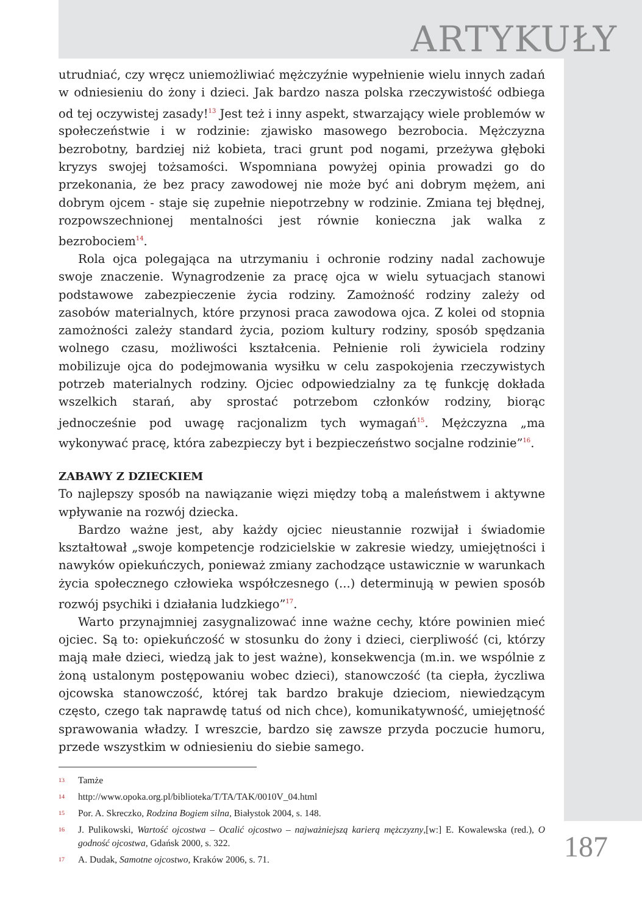ARTYKUŁY
utrudniać, czy wręcz uniemożliwiać mężczyźnie wypełnienie wielu innych zadań w odniesieniu do żony i dzieci. Jak bardzo nasza polska rzeczywistość odbiega od tej oczywistej zasady!<sup>13</sup> Jest też i inny aspekt, stwarzający wiele problemów w społeczeństwie i w rodzinie: zjawisko masowego bezrobocia. Mężczyzna bezrobotny, bardziej niż kobieta, traci grunt pod nogami, przeżywa głęboki kryzys swojej tożsamości. Wspomniana powyżej opinia prowadzi go do przekonania, że bez pracy zawodowej nie może być ani dobrym mężem, ani dobrym ojcem - staje się zupełnie niepotrzebny w rodzinie. Zmiana tej błędnej, rozpowszechnionej mentalności jest równie konieczna jak walka z bezrobociem<sup>14</sup>.
Rola ojca polegająca na utrzymaniu i ochronie rodziny nadal zachowuje swoje znaczenie. Wynagrodzenie za pracę ojca w wielu sytuacjach stanowi podstawowe zabezpieczenie życia rodziny. Zamożność rodziny zależy od zasobów materialnych, które przynosi praca zawodowa ojca. Z kolei od stopnia zamożności zależy standard życia, poziom kultury rodziny, sposób spędzania wolnego czasu, możliwości kształcenia. Pełnienie roli żywiciela rodziny mobilizuje ojca do podejmowania wysiłku w celu zaspokojenia rzeczywistych potrzeb materialnych rodziny. Ojciec odpowiedzialny za tę funkcję dokłada wszelkich starań, aby sprostać potrzebom członków rodziny, biorąc jednocześnie pod uwagę racjonalizm tych wymagań<sup>15</sup>. Mężczyzna „ma wykonywać pracę, która zabezpieczy byt i bezpieczeństwo socjalne rodzinie”<sup>16</sup>.
ZABAWY Z DZIECKIEM
To najlepszy sposób na nawiązanie więzi między tobą a maleństwem i aktywne wpływanie na rozwój dziecka.
Bardzo ważne jest, aby każdy ojciec nieustannie rozwijał i świadomie kształtował „swoje kompetencje rodzicielskie w zakresie wiedzy, umiejętności i nawyków opiekuńczych, ponieważ zmiany zachodzące ustawicznie w warunkach życia społecznego człowieka współczesnego (...) determinują w pewien sposób rozwój psychiki i działania ludzkiego”<sup>17</sup>.
Warto przynajmniej zasygnalizować inne ważne cechy, które powinien mieć ojciec. Są to: opiekuńczość w stosunku do żony i dzieci, cierpliwość (ci, którzy mają małe dzieci, wiedzą jak to jest ważne), konsekwencja (m.in. we wspólnie z żoną ustalonym postępowaniu wobec dzieci), stanowczość (ta ciepła, życzliwa ojcowska stanowczość, której tak bardzo brakuje dzieciom, niewiedzącym często, czego tak naprawdę tatuś od nich chce), komunikatywność, umiejętność sprawowania władzy. I wreszcie, bardzo się zawsze przyda poczucie humoru, przede wszystkim w odniesieniu do siebie samego.
13 Tamże
14 http://www.opoka.org.pl/biblioteka/T/TA/TAK/0010V_04.html
15 Por. A. Skreczko, Rodzina Bogiem silna, Białystok 2004, s. 148.
16 J. Pulikowski, Wartość ojcostwa – Ocalić ojcostwo – najważniejszą karierą mężczyzny,[w:] E. Kowalewska (red.), O godność ojcostwa, Gdańsk 2000, s. 322.
17 A. Dudak, Samotne ojcostwo, Kraków 2006, s. 71.
187